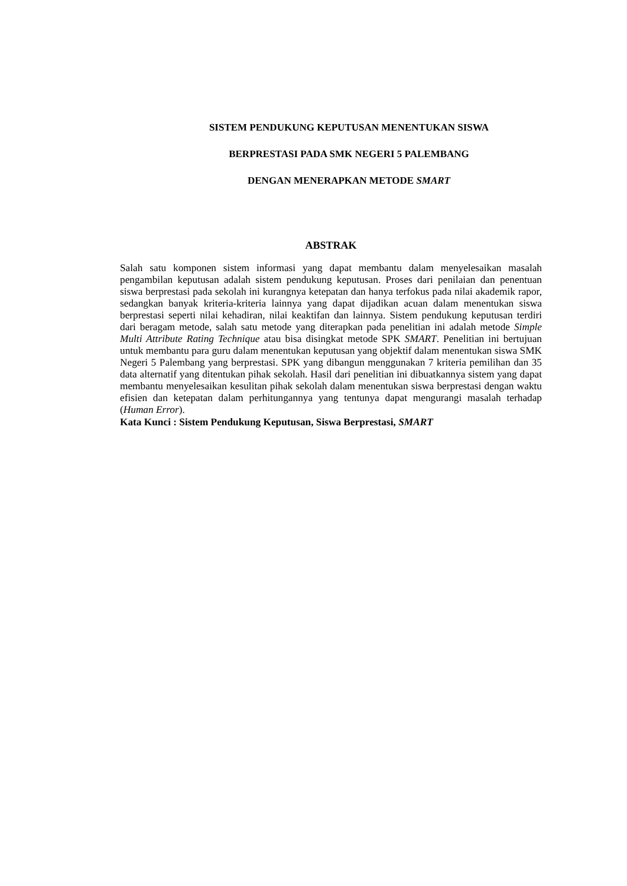SISTEM PENDUKUNG KEPUTUSAN MENENTUKAN SISWA
BERPRESTASI PADA SMK NEGERI 5 PALEMBANG
DENGAN MENERAPKAN METODE SMART
ABSTRAK
Salah satu komponen sistem informasi yang dapat membantu dalam menyelesaikan masalah pengambilan keputusan adalah sistem pendukung keputusan. Proses dari penilaian dan penentuan siswa berprestasi pada sekolah ini kurangnya ketepatan dan hanya terfokus pada nilai akademik rapor, sedangkan banyak kriteria-kriteria lainnya yang dapat dijadikan acuan dalam menentukan siswa berprestasi seperti nilai kehadiran, nilai keaktifan dan lainnya. Sistem pendukung keputusan terdiri dari beragam metode, salah satu metode yang diterapkan pada penelitian ini adalah metode Simple Multi Attribute Rating Technique atau bisa disingkat metode SPK SMART. Penelitian ini bertujuan untuk membantu para guru dalam menentukan keputusan yang objektif dalam menentukan siswa SMK Negeri 5 Palembang yang berprestasi. SPK yang dibangun menggunakan 7 kriteria pemilihan dan 35 data alternatif yang ditentukan pihak sekolah. Hasil dari penelitian ini dibuatkannya sistem yang dapat membantu menyelesaikan kesulitan pihak sekolah dalam menentukan siswa berprestasi dengan waktu efisien dan ketepatan dalam perhitungannya yang tentunya dapat mengurangi masalah terhadap (Human Error).
Kata Kunci : Sistem Pendukung Keputusan, Siswa Berprestasi, SMART